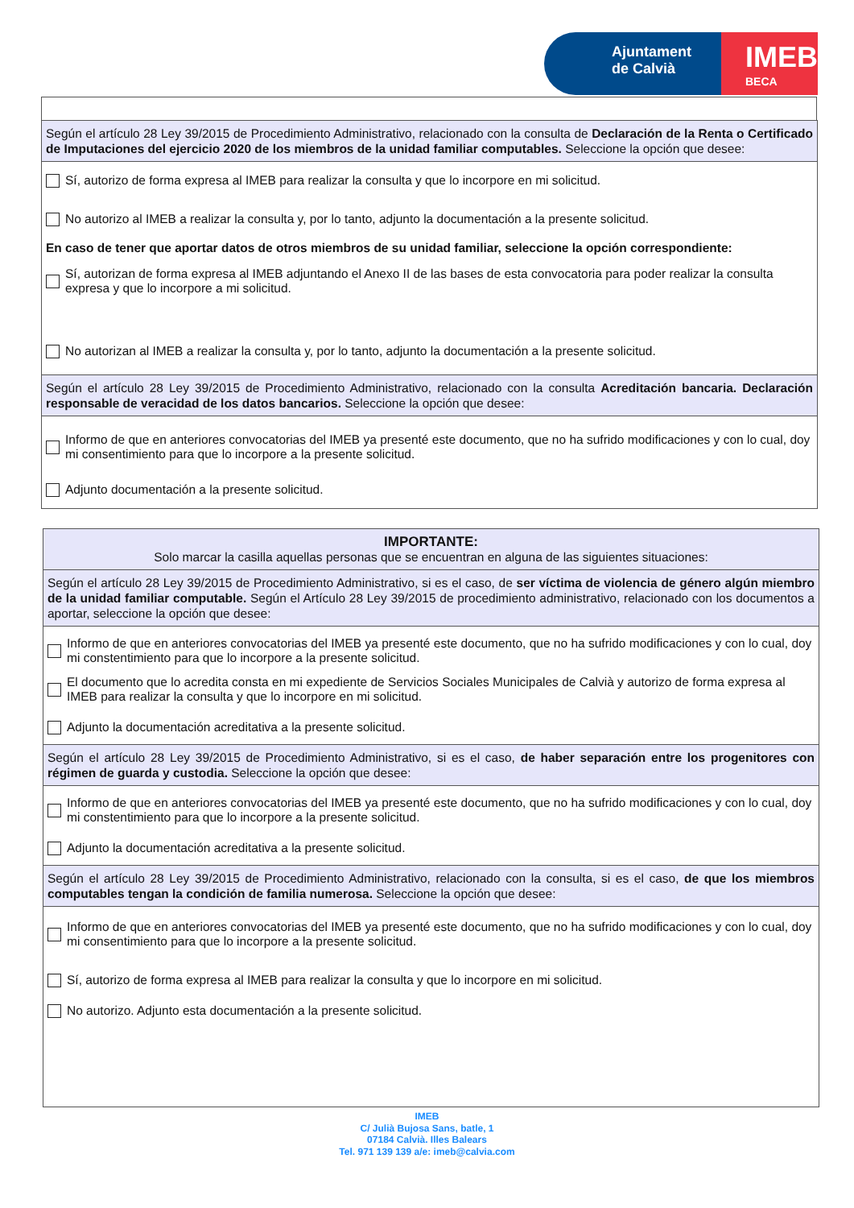Ajuntament
de Calvià
IMEB
BECA
Según el artículo 28 Ley 39/2015 de Procedimiento Administrativo, relacionado con la consulta de Declaración de la Renta o Certificado de Imputaciones del ejercicio 2020 de los miembros de la unidad familiar computables. Seleccione la opción que desee:
Sí, autorizo de forma expresa al IMEB para realizar la consulta y que lo incorpore en mi solicitud.
No autorizo al IMEB a realizar la consulta y, por lo tanto, adjunto la documentación a la presente solicitud.
En caso de tener que aportar datos de otros miembros de su unidad familiar, seleccione la opción correspondiente:
Sí, autorizan de forma expresa al IMEB adjuntando el Anexo II de las bases de esta convocatoria para poder realizar la consulta expresa y que lo incorpore a mi solicitud.
No autorizan al IMEB a realizar la consulta y, por lo tanto, adjunto la documentación a la presente solicitud.
Según el artículo 28 Ley 39/2015 de Procedimiento Administrativo, relacionado con la consulta Acreditación bancaria. Declaración responsable de veracidad de los datos bancarios. Seleccione la opción que desee:
Informo de que en anteriores convocatorias del IMEB ya presenté este documento, que no ha sufrido modificaciones y con lo cual, doy mi consentimiento para que lo incorpore a la presente solicitud.
Adjunto documentación a la presente solicitud.
IMPORTANTE:
Solo marcar la casilla aquellas personas que se encuentran en alguna de las siguientes situaciones:
Según el artículo 28 Ley 39/2015 de Procedimiento Administrativo, si es el caso, de ser víctima de violencia de género algún miembro de la unidad familiar computable. Según el Artículo 28 Ley 39/2015 de procedimiento administrativo, relacionado con los documentos a aportar, seleccione la opción que desee:
Informo de que en anteriores convocatorias del IMEB ya presenté este documento, que no ha sufrido modificaciones y con lo cual, doy mi constentimiento para que lo incorpore a la presente solicitud.
El documento que lo acredita consta en mi expediente de Servicios Sociales Municipales de Calvià y autorizo de forma expresa al IMEB para realizar la consulta y que lo incorpore en mi solicitud.
Adjunto la documentación acreditativa a la presente solicitud.
Según el artículo 28 Ley 39/2015 de Procedimiento Administrativo, si es el caso, de haber separación entre los progenitores con régimen de guarda y custodia. Seleccione la opción que desee:
Informo de que en anteriores convocatorias del IMEB ya presenté este documento, que no ha sufrido modificaciones y con lo cual, doy mi constentimiento para que lo incorpore a la presente solicitud.
Adjunto la documentación acreditativa a la presente solicitud.
Según el artículo 28 Ley 39/2015 de Procedimiento Administrativo, relacionado con la consulta, si es el caso, de que los miembros computables tengan la condición de familia numerosa. Seleccione la opción que desee:
Informo de que en anteriores convocatorias del IMEB ya presenté este documento, que no ha sufrido modificaciones y con lo cual, doy mi consentimiento para que lo incorpore a la presente solicitud.
Sí, autorizo de forma expresa al IMEB para realizar la consulta y que lo incorpore en mi solicitud.
No autorizo. Adjunto esta documentación a la presente solicitud.
IMEB
C/ Julià Bujosa Sans, batle, 1
07184 Calvià. Illes Balears
Tel. 971 139 139 a/e: imeb@calvia.com